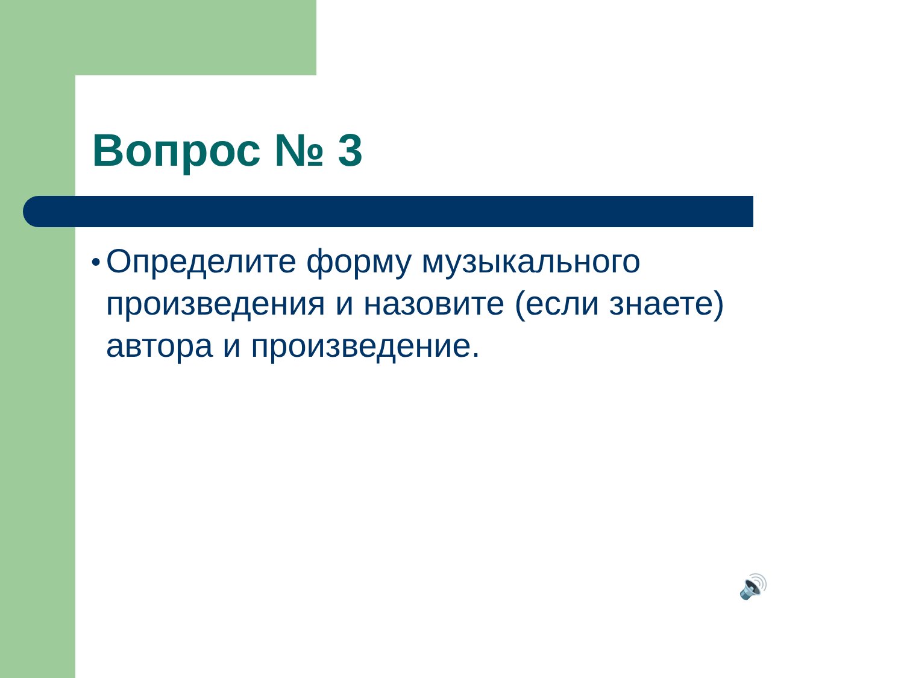Вопрос № 3
●
Определите форму музыкального произведения и назовите (если знаете) автора и произведение.
🔊